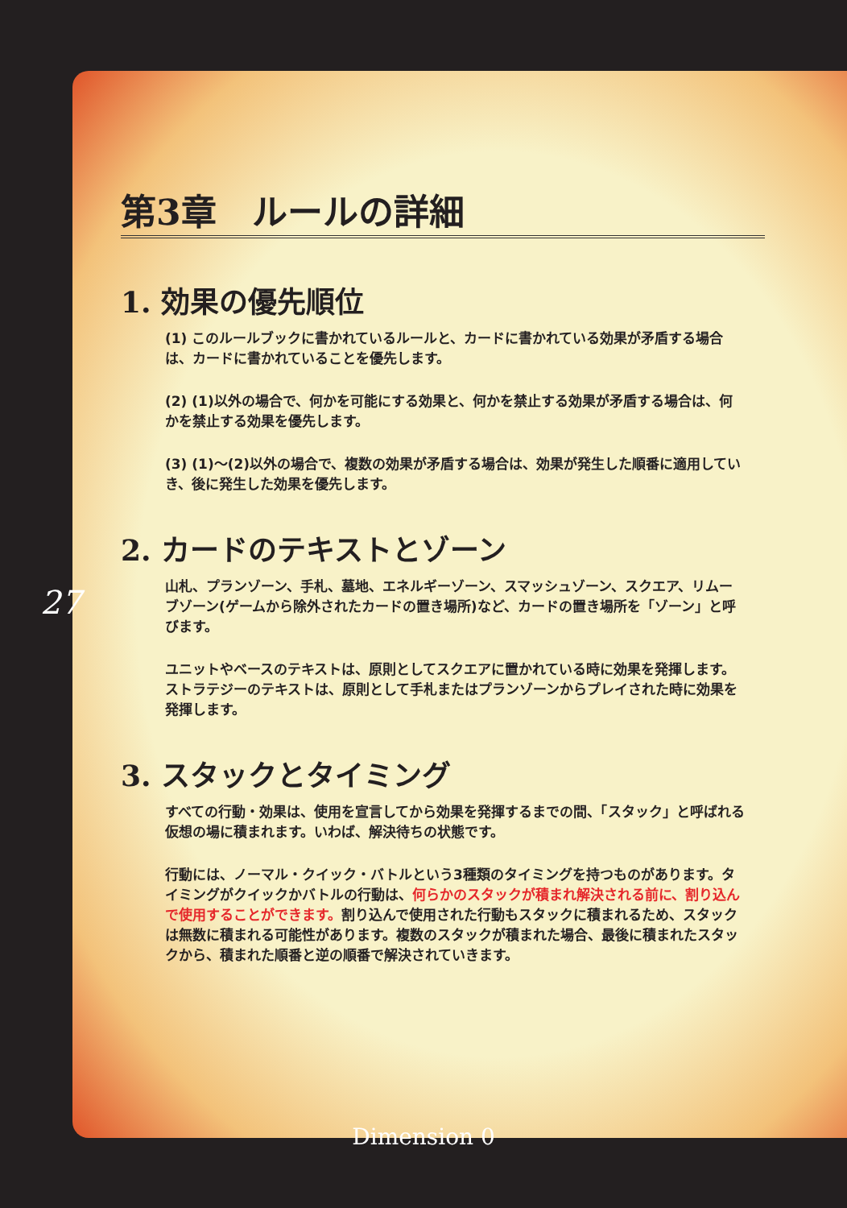第3章　ルールの詳細
1. 効果の優先順位
(1) このルールブックに書かれているルールと、カードに書かれている効果が矛盾する場合は、カードに書かれていることを優先します。
(2) (1)以外の場合で、何かを可能にする効果と、何かを禁止する効果が矛盾する場合は、何かを禁止する効果を優先します。
(3) (1)～(2)以外の場合で、複数の効果が矛盾する場合は、効果が発生した順番に適用していき、後に発生した効果を優先します。
2. カードのテキストとゾーン
山札、プランゾーン、手札、墓地、エネルギーゾーン、スマッシュゾーン、スクエア、リムーブゾーン(ゲームから除外されたカードの置き場所)など、カードの置き場所を「ゾーン」と呼びます。
ユニットやベースのテキストは、原則としてスクエアに置かれている時に効果を発揮します。ストラテジーのテキストは、原則として手札またはプランゾーンからプレイされた時に効果を発揮します。
3. スタックとタイミング
すべての行動・効果は、使用を宣言してから効果を発揮するまでの間、「スタック」と呼ばれる仮想の場に積まれます。いわば、解決待ちの状態です。
行動には、ノーマル・クイック・バトルという3種類のタイミングを持つものがあります。タイミングがクイックかバトルの行動は、何らかのスタックが積まれ解決される前に、割り込んで使用することができます。割り込んで使用された行動もスタックに積まれるため、スタックは無数に積まれる可能性があります。複数のスタックが積まれた場合、最後に積まれたスタックから、積まれた順番と逆の順番で解決されていきます。
27
Dimension 0